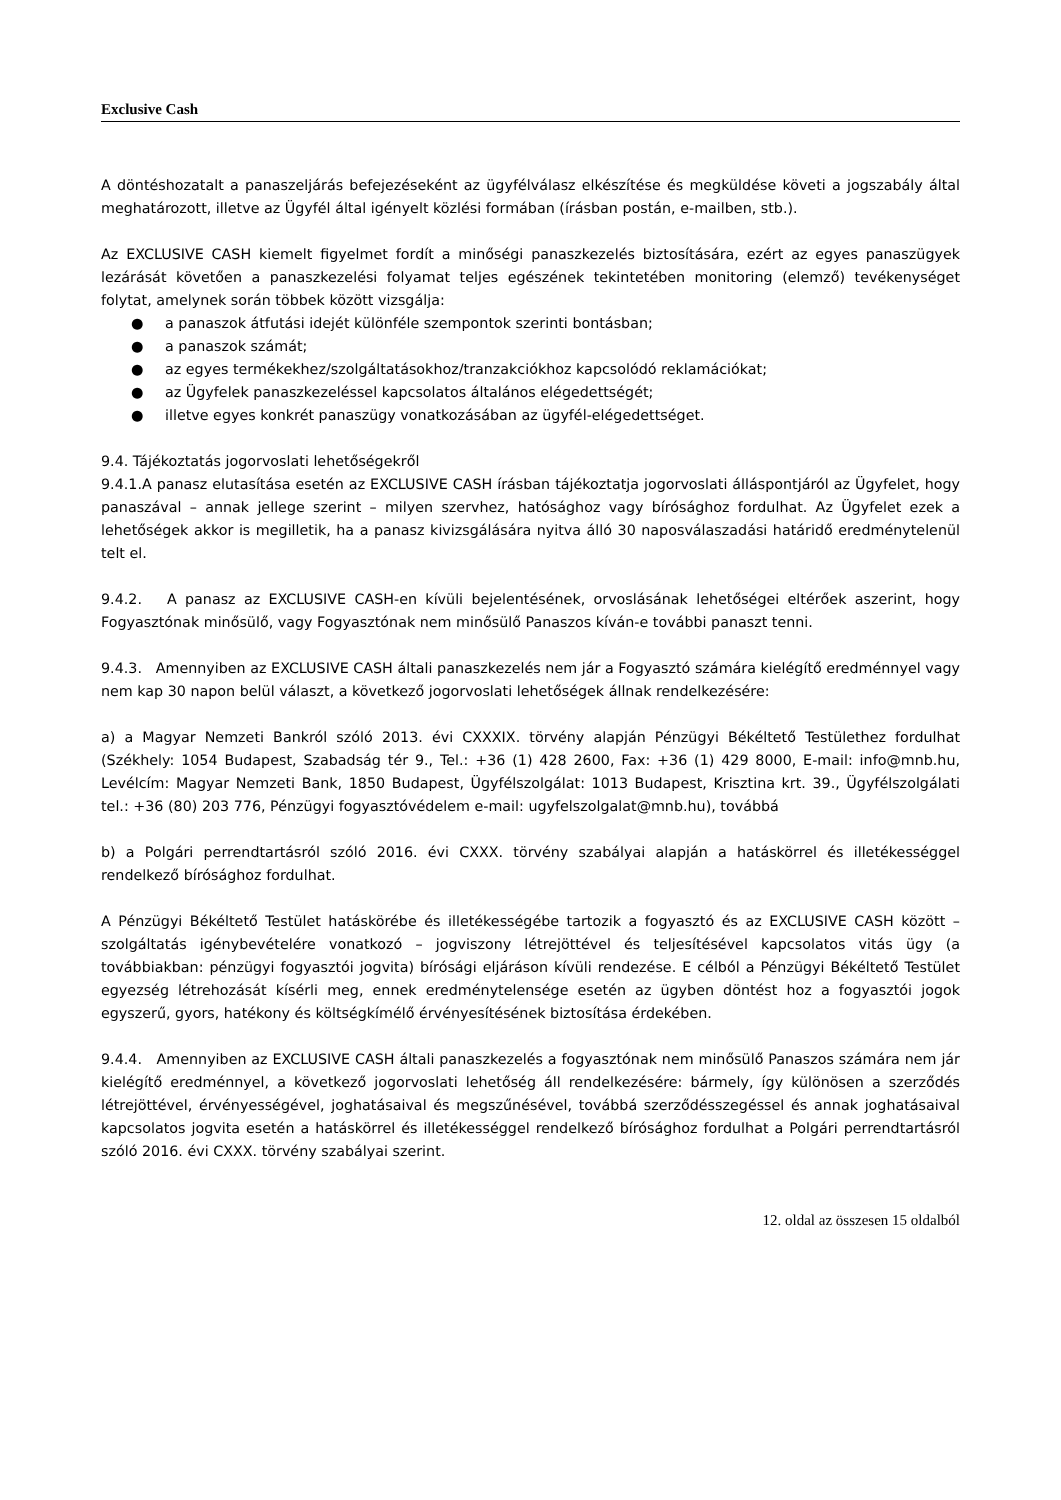Exclusive Cash
A döntéshozatalt a panaszeljárás befejezéseként az ügyfélválasz elkészítése és megküldése követi a jogszabály által meghatározott, illetve az Ügyfél által igényelt közlési formában (írásban postán, e-mailben, stb.).
Az EXCLUSIVE CASH kiemelt figyelmet fordít a minőségi panaszkezelés biztosítására, ezért az egyes panaszügyek lezárását követően a panaszkezelési folyamat teljes egészének tekintetében monitoring (elemző) tevékenységet folytat, amelynek során többek között vizsgálja:
● a panaszok átfutási idejét különféle szempontok szerinti bontásban;
● a panaszok számát;
● az egyes termékekhez/szolgáltatásokhoz/tranzakciókhoz kapcsolódó reklamációkat;
● az Ügyfelek panaszkezeléssel kapcsolatos általános elégedettségét;
● illetve egyes konkrét panaszügy vonatkozásában az ügyfél-elégedettséget.
9.4. Tájékoztatás jogorvoslati lehetőségekről
9.4.1.A panasz elutasítása esetén az EXCLUSIVE CASH írásban tájékoztatja jogorvoslati álláspontjáról az Ügyfelet, hogy panaszával – annak jellege szerint – milyen szervhez, hatósághoz vagy bírósághoz fordulhat. Az Ügyfelet ezek a lehetőségek akkor is megilletik, ha a panasz kivizsgálására nyitva álló 30 naposválaszadási határidő eredménytelenül telt el.
9.4.2. A panasz az EXCLUSIVE CASH-en kívüli bejelentésének, orvoslásának lehetőségei eltérőek aszerint, hogy Fogyasztónak minősülő, vagy Fogyasztónak nem minősülő Panaszos kíván-e további panaszt tenni.
9.4.3. Amennyiben az EXCLUSIVE CASH általi panaszkezelés nem jár a Fogyasztó számára kielégítő eredménnyel vagy nem kap 30 napon belül választ, a következő jogorvoslati lehetőségek állnak rendelkezésére:
a) a Magyar Nemzeti Bankról szóló 2013. évi CXXXIX. törvény alapján Pénzügyi Békéltető Testülethez fordulhat (Székhely: 1054 Budapest, Szabadság tér 9., Tel.: +36 (1) 428 2600, Fax: +36 (1) 429 8000, E-mail: info@mnb.hu, Levélcím: Magyar Nemzeti Bank, 1850 Budapest, Ügyfélszolgálat: 1013 Budapest, Krisztina krt. 39., Ügyfélszolgálati tel.: +36 (80) 203 776, Pénzügyi fogyasztóvédelem e-mail: ugyfelszolgalat@mnb.hu), továbbá
b) a Polgári perrendtartásról szóló 2016. évi CXXX. törvény szabályai alapján a hatáskörrel és illetékességgel rendelkező bírósághoz fordulhat.
A Pénzügyi Békéltető Testület hatáskörébe és illetékességébe tartozik a fogyasztó és az EXCLUSIVE CASH között – szolgáltatás igénybevételére vonatkozó – jogviszony létrejöttével és teljesítésével kapcsolatos vitás ügy (a továbbiakban: pénzügyi fogyasztói jogvita) bírósági eljáráson kívüli rendezése. E célból a Pénzügyi Békéltető Testület egyezség létrehozását kísérli meg, ennek eredménytelensége esetén az ügyben döntést hoz a fogyasztói jogok egyszerű, gyors, hatékony és költségkímélő érvényesítésének biztosítása érdekében.
9.4.4. Amennyiben az EXCLUSIVE CASH általi panaszkezelés a fogyasztónak nem minősülő Panaszos számára nem jár kielégítő eredménnyel, a következő jogorvoslati lehetőség áll rendelkezésére: bármely, így különösen a szerződés létrejöttével, érvényességével, joghatásaival és megszűnésével, továbbá szerződésszegéssel és annak joghatásaival kapcsolatos jogvita esetén a hatáskörrel és illetékességgel rendelkező bírósághoz fordulhat a Polgári perrendtartásról szóló 2016. évi CXXX. törvény szabályai szerint.
12. oldal az összesen 15 oldalból